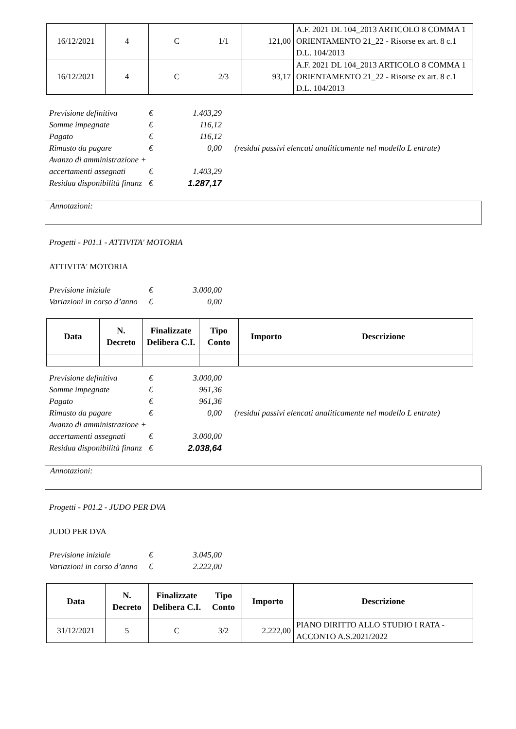| 16/12/2021 | 4 | C | 1/1 | 121,00 | A.F. 2021 DL 104_2013 ARTICOLO 8 COMMA 1 ORIENTAMENTO 21_22 - Risorse ex art. 8 c.1 D.L. 104/2013 |
| 16/12/2021 | 4 | C | 2/3 | 93,17 | A.F. 2021 DL 104_2013 ARTICOLO 8 COMMA 1 ORIENTAMENTO 21_22 - Risorse ex art. 8 c.1 D.L. 104/2013 |
| Previsione definitiva | € | 1.403,29 | |
| Somme impegnate | € | 116,12 | |
| Pagato | € | 116,12 | |
| Rimasto da pagare | € | 0,00 | (residui passivi elencati analiticamente nel modello L entrate) |
| Avanzo di amministrazione + | | | |
| accertamenti assegnati | € | 1.403,29 | |
| Residua disponibilità finanz | € | 1.287,17 | |
Annotazioni:
Progetti - P01.1 - ATTIVITA' MOTORIA
ATTIVITA' MOTORIA
| Previsione iniziale | € | 3.000,00 |
| Variazioni in corso d’anno | € | 0,00 |
| Data | N. Decreto | Finalizzate Delibera C.I. | Tipo Conto | Importo | Descrizione |
| --- | --- | --- | --- | --- | --- |
| Previsione definitiva | € | 3.000,00 | |
| Somme impegnate | € | 961,36 | |
| Pagato | € | 961,36 | |
| Rimasto da pagare | € | 0,00 | (residui passivi elencati analiticamente nel modello L entrate) |
| Avanzo di amministrazione + | | | |
| accertamenti assegnati | € | 3.000,00 | |
| Residua disponibilità finanz | € | 2.038,64 | |
Annotazioni:
Progetti - P01.2 - JUDO PER DVA
JUDO PER DVA
| Previsione iniziale | € | 3.045,00 |
| Variazioni in corso d’anno | € | 2.222,00 |
| Data | N. Decreto | Finalizzate Delibera C.I. | Tipo Conto | Importo | Descrizione |
| --- | --- | --- | --- | --- | --- |
| 31/12/2021 | 5 | C | 3/2 | 2.222,00 | PIANO DIRITTO ALLO STUDIO I RATA - ACCONTO A.S.2021/2022 |